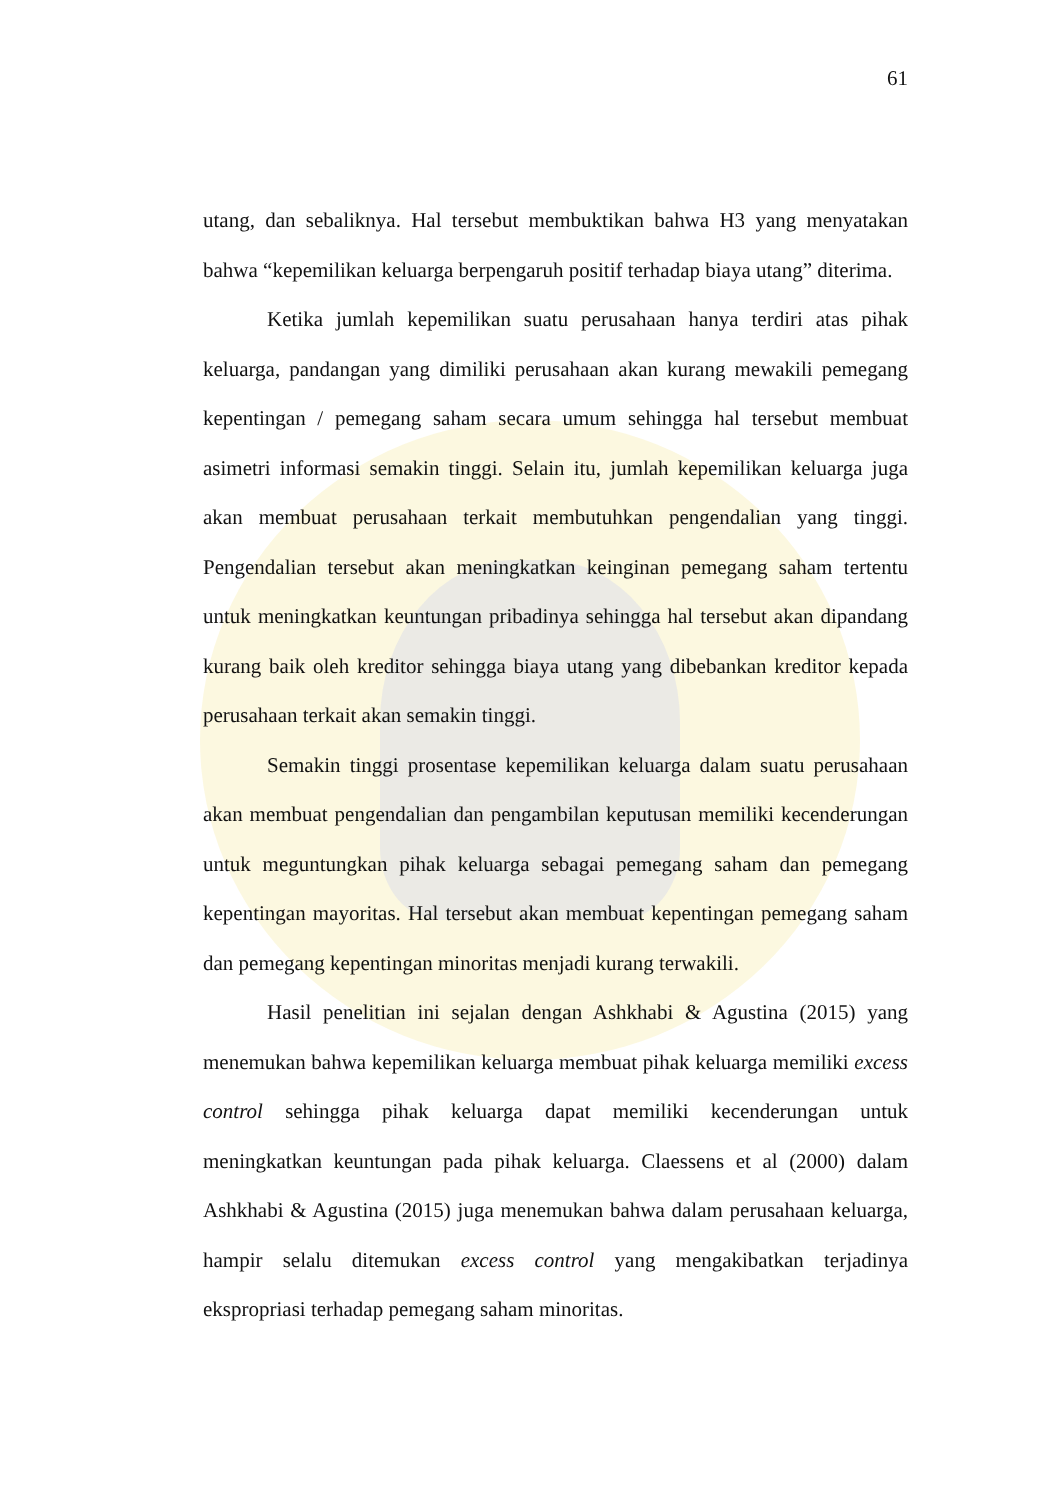61
utang, dan sebaliknya. Hal tersebut membuktikan bahwa H3 yang menyatakan bahwa “kepemilikan keluarga berpengaruh positif terhadap biaya utang” diterima.
Ketika jumlah kepemilikan suatu perusahaan hanya terdiri atas pihak keluarga, pandangan yang dimiliki perusahaan akan kurang mewakili pemegang kepentingan / pemegang saham secara umum sehingga hal tersebut membuat asimetri informasi semakin tinggi. Selain itu, jumlah kepemilikan keluarga juga akan membuat perusahaan terkait membutuhkan pengendalian yang tinggi. Pengendalian tersebut akan meningkatkan keinginan pemegang saham tertentu untuk meningkatkan keuntungan pribadinya sehingga hal tersebut akan dipandang kurang baik oleh kreditor sehingga biaya utang yang dibebankan kreditor kepada perusahaan terkait akan semakin tinggi.
Semakin tinggi prosentase kepemilikan keluarga dalam suatu perusahaan akan membuat pengendalian dan pengambilan keputusan memiliki kecenderungan untuk meguntungkan pihak keluarga sebagai pemegang saham dan pemegang kepentingan mayoritas. Hal tersebut akan membuat kepentingan pemegang saham dan pemegang kepentingan minoritas menjadi kurang terwakili.
Hasil penelitian ini sejalan dengan Ashkhabi & Agustina (2015) yang menemukan bahwa kepemilikan keluarga membuat pihak keluarga memiliki excess control sehingga pihak keluarga dapat memiliki kecenderungan untuk meningkatkan keuntungan pada pihak keluarga. Claessens et al (2000) dalam Ashkhabi & Agustina (2015) juga menemukan bahwa dalam perusahaan keluarga, hampir selalu ditemukan excess control yang mengakibatkan terjadinya ekspropriasi terhadap pemegang saham minoritas.